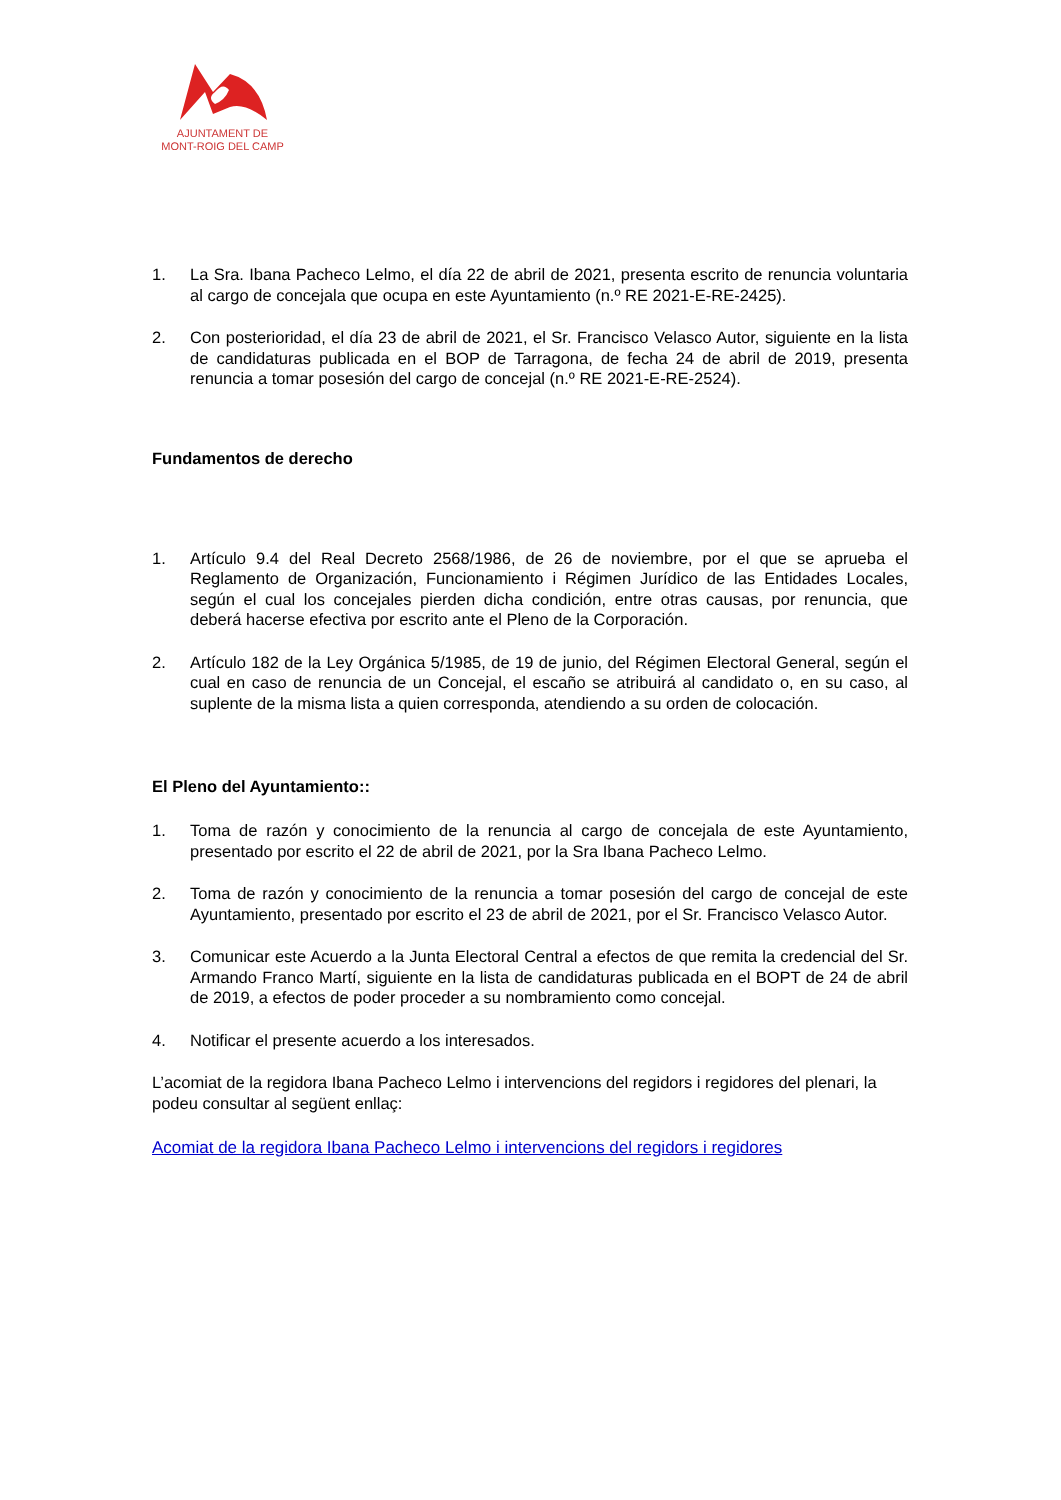AJUNTAMENT DE
MONT-ROIG DEL CAMP
1. La Sra. Ibana Pacheco Lelmo, el día 22 de abril de 2021, presenta escrito de renuncia voluntaria al cargo de concejala que ocupa en este Ayuntamiento (n.º RE 2021-E-RE-2425).
2. Con posterioridad, el día 23 de abril de 2021, el Sr. Francisco Velasco Autor, siguiente en la lista de candidaturas publicada en el BOP de Tarragona, de fecha 24 de abril de 2019, presenta renuncia a tomar posesión del cargo de concejal (n.º RE 2021-E-RE-2524).
Fundamentos de derecho
1. Artículo 9.4 del Real Decreto 2568/1986, de 26 de noviembre, por el que se aprueba el Reglamento de Organización, Funcionamiento i Régimen Jurídico de las Entidades Locales, según el cual los concejales pierden dicha condición, entre otras causas, por renuncia, que deberá hacerse efectiva por escrito ante el Pleno de la Corporación.
2. Artículo 182 de la Ley Orgánica 5/1985, de 19 de junio, del Régimen Electoral General, según el cual en caso de renuncia de un Concejal, el escaño se atribuirá al candidato o, en su caso, al suplente de la misma lista a quien corresponda, atendiendo a su orden de colocación.
El Pleno del Ayuntamiento::
1. Toma de razón y conocimiento de la renuncia al cargo de concejala de este Ayuntamiento, presentado por escrito el 22 de abril de 2021, por la Sra Ibana Pacheco Lelmo.
2. Toma de razón y conocimiento de la renuncia a tomar posesión del cargo de concejal de este Ayuntamiento, presentado por escrito el 23 de abril de 2021, por el Sr. Francisco Velasco Autor.
3. Comunicar este Acuerdo a la Junta Electoral Central a efectos de que remita la credencial del Sr. Armando Franco Martí, siguiente en la lista de candidaturas publicada en el BOPT de 24 de abril de 2019, a efectos de poder proceder a su nombramiento como concejal.
4. Notificar el presente acuerdo a los interesados.
L’acomiat de la regidora Ibana Pacheco Lelmo i intervencions del regidors i regidores del plenari, la podeu consultar al següent enllaç:
Acomiat de la regidora Ibana Pacheco Lelmo i intervencions del regidors i regidores